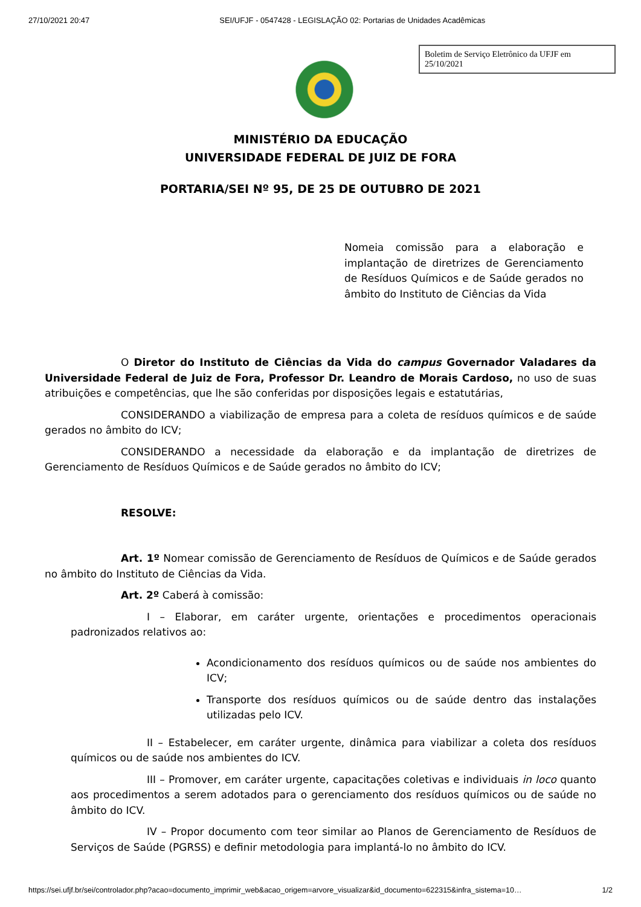27/10/2021 20:47 SEI/UFJF - 0547428 - LEGISLAÇÃO 02: Portarias de Unidades Acadêmicas
Boletim de Serviço Eletrônico da UFJF em 25/10/2021
MINISTÉRIO DA EDUCAÇÃO
UNIVERSIDADE FEDERAL DE JUIZ DE FORA
PORTARIA/SEI Nº 95, DE 25 DE OUTUBRO DE 2021
Nomeia comissão para a elaboração e implantação de diretrizes de Gerenciamento de Resíduos Químicos e de Saúde gerados no âmbito do Instituto de Ciências da Vida
O Diretor do Instituto de Ciências da Vida do campus Governador Valadares da Universidade Federal de Juiz de Fora, Professor Dr. Leandro de Morais Cardoso, no uso de suas atribuições e competências, que lhe são conferidas por disposições legais e estatutárias,
CONSIDERANDO a viabilização de empresa para a coleta de resíduos químicos e de saúde gerados no âmbito do ICV;
CONSIDERANDO a necessidade da elaboração e da implantação de diretrizes de Gerenciamento de Resíduos Químicos e de Saúde gerados no âmbito do ICV;
RESOLVE:
Art. 1º Nomear comissão de Gerenciamento de Resíduos de Químicos e de Saúde gerados no âmbito do Instituto de Ciências da Vida.
Art. 2º Caberá à comissão:
I – Elaborar, em caráter urgente, orientações e procedimentos operacionais padronizados relativos ao:
Acondicionamento dos resíduos químicos ou de saúde nos ambientes do ICV;
Transporte dos resíduos químicos ou de saúde dentro das instalações utilizadas pelo ICV.
II – Estabelecer, em caráter urgente, dinâmica para viabilizar a coleta dos resíduos químicos ou de saúde nos ambientes do ICV.
III – Promover, em caráter urgente, capacitações coletivas e individuais in loco quanto aos procedimentos a serem adotados para o gerenciamento dos resíduos químicos ou de saúde no âmbito do ICV.
IV – Propor documento com teor similar ao Planos de Gerenciamento de Resíduos de Serviços de Saúde (PGRSS) e definir metodologia para implantá-lo no âmbito do ICV.
https://sei.ufjf.br/sei/controlador.php?acao=documento_imprimir_web&acao_origem=arvore_visualizar&id_documento=622315&infra_sistema=10… 1/2